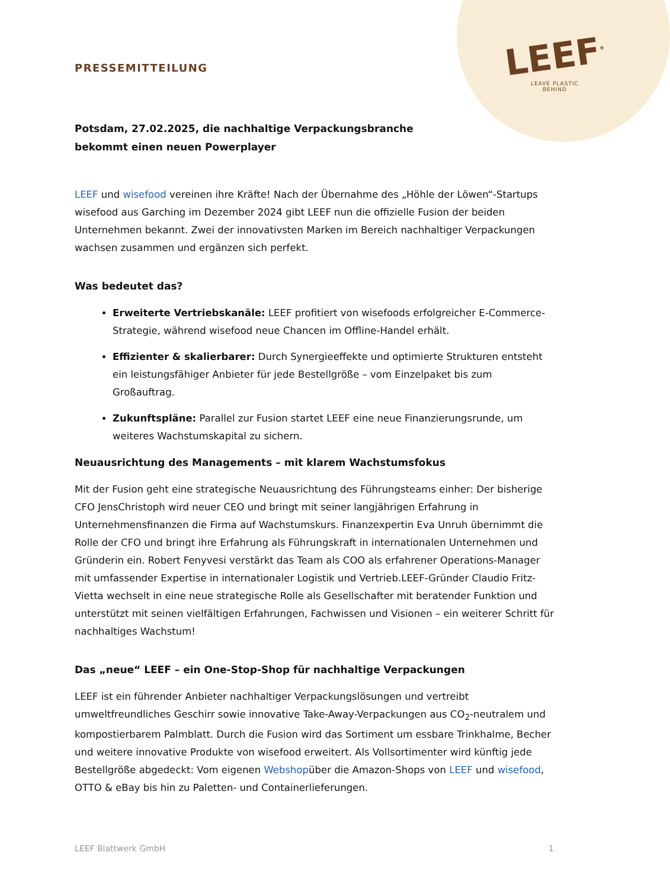LEEF<sup>®</sup>
LEAVE PLASTIC
BEHIND
PRESSEMITTEILUNG
Potsdam, 27.02.2025, die nachhaltige Verpackungsbranche bekommt einen neuen Powerplayer
LEEF und wisefood vereinen ihre Kräfte! Nach der Übernahme des „Höhle der Löwen“-Startups wisefood aus Garching im Dezember 2024 gibt LEEF nun die offizielle Fusion der beiden Unternehmen bekannt. Zwei der innovativsten Marken im Bereich nachhaltiger Verpackungen wachsen zusammen und ergänzen sich perfekt.
Was bedeutet das?
Erweiterte Vertriebskanäle: LEEF profitiert von wisefoods erfolgreicher E-Commerce-Strategie, während wisefood neue Chancen im Offline-Handel erhält.
Effizienter & skalierbarer: Durch Synergieeffekte und optimierte Strukturen entsteht ein leistungsfähiger Anbieter für jede Bestellgröße – vom Einzelpaket bis zum Großauftrag.
Zukunftspläne: Parallel zur Fusion startet LEEF eine neue Finanzierungsrunde, um weiteres Wachstumskapital zu sichern.
Neuausrichtung des Managements – mit klarem Wachstumsfokus
Mit der Fusion geht eine strategische Neuausrichtung des Führungsteams einher: Der bisherige CFO JensChristoph wird neuer CEO und bringt mit seiner langjährigen Erfahrung in Unternehmensfinanzen die Firma auf Wachstumskurs. Finanzexpertin Eva Unruh übernimmt die Rolle der CFO und bringt ihre Erfahrung als Führungskraft in internationalen Unternehmen und Gründerin ein. Robert Fenyvesi verstärkt das Team als COO als erfahrener Operations-Manager mit umfassender Expertise in internationaler Logistik und Vertrieb.LEEF-Gründer Claudio Fritz-Vietta wechselt in eine neue strategische Rolle als Gesellschafter mit beratender Funktion und unterstützt mit seinen vielfältigen Erfahrungen, Fachwissen und Visionen – ein weiterer Schritt für nachhaltiges Wachstum!
Das „neue“ LEEF – ein One-Stop-Shop für nachhaltige Verpackungen
LEEF ist ein führender Anbieter nachhaltiger Verpackungslösungen und vertreibt umweltfreundliches Geschirr sowie innovative Take-Away-Verpackungen aus CO<sub>2</sub>-neutralem und kompostierbarem Palmblatt. Durch die Fusion wird das Sortiment um essbare Trinkhalme, Becher und weitere innovative Produkte von wisefood erweitert. Als Vollsortimenter wird künftig jede Bestellgröße abgedeckt: Vom eigenen Webshopüber die Amazon-Shops von LEEF und wisefood, OTTO & eBay bis hin zu Paletten- und Containerlieferungen.
LEEF Blattwerk GmbH 1